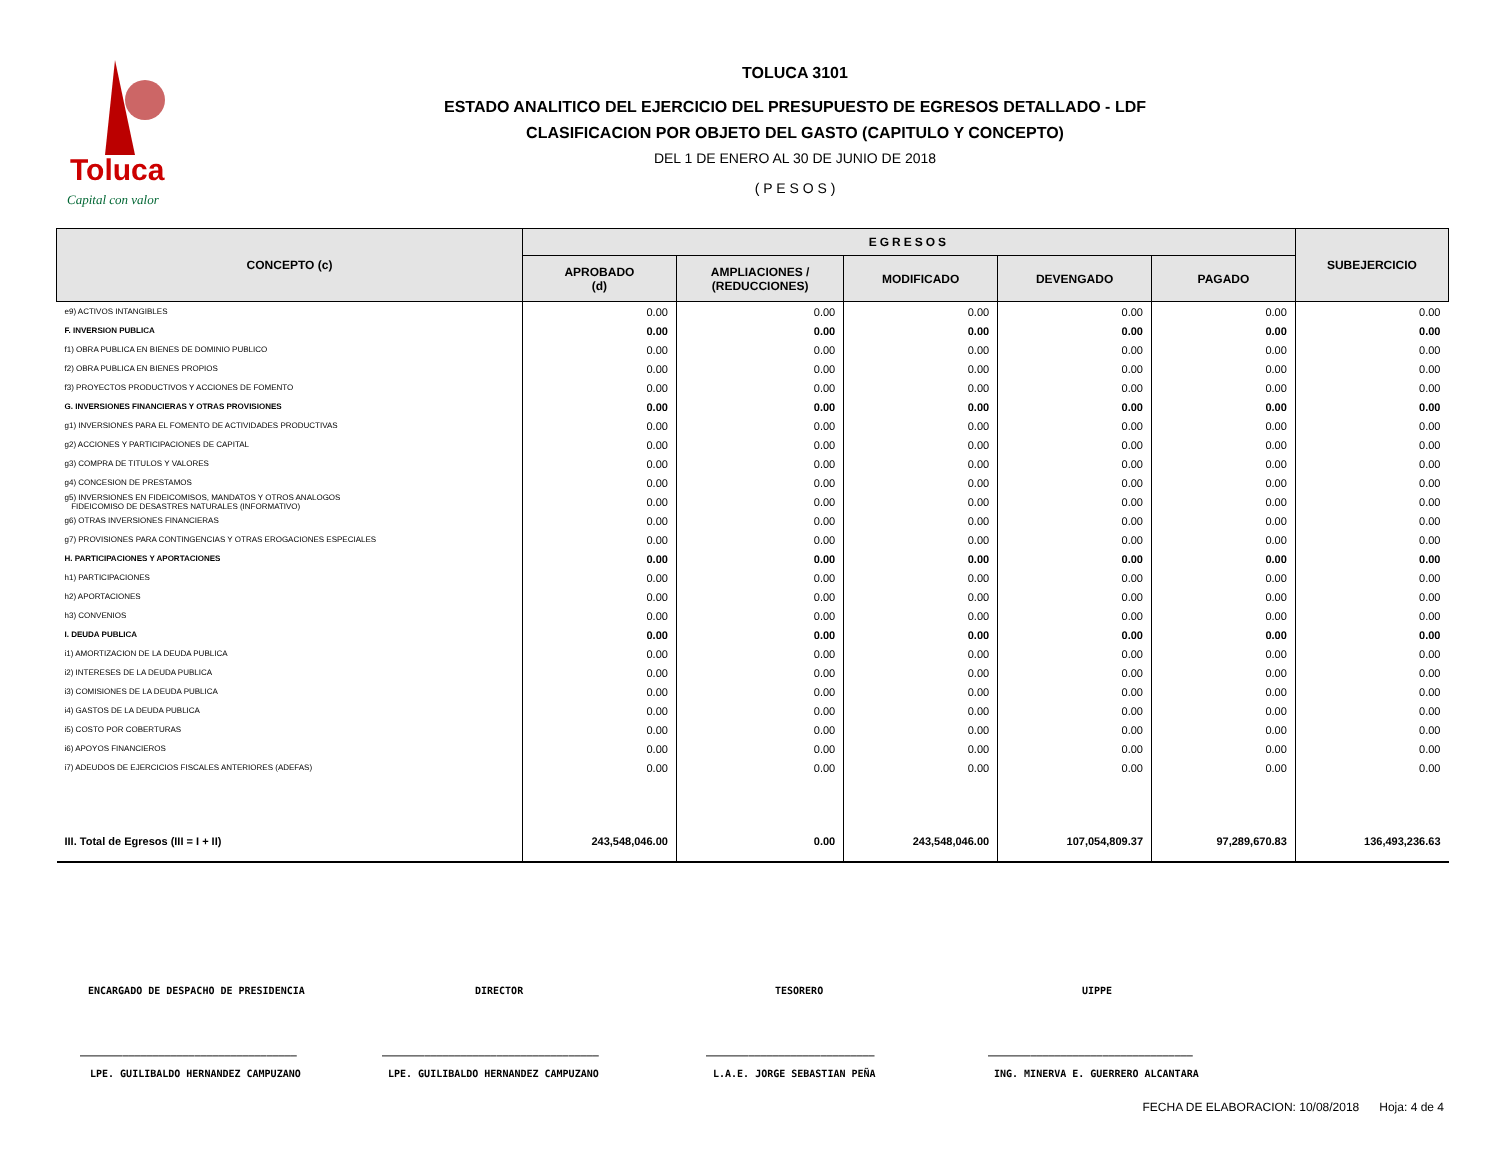Toluca
Capital con valor
TOLUCA 3101
ESTADO ANALITICO DEL EJERCICIO DEL PRESUPUESTO DE EGRESOS DETALLADO - LDF
CLASIFICACION POR OBJETO DEL GASTO (CAPITULO Y CONCEPTO)
DEL 1 DE ENERO AL 30 DE JUNIO DE 2018
( P E S O S )
| CONCEPTO (c) | EGRESOS | | | | | SUBEJERCICIO |
| --- | --- | --- | --- | --- | --- | --- |
| | APROBADO (d) | AMPLIACIONES / (REDUCCIONES) | MODIFICADO | DEVENGADO | PAGADO | |
| e9) ACTIVOS INTANGIBLES | 0.00 | 0.00 | 0.00 | 0.00 | 0.00 | 0.00 |
| F. INVERSION PUBLICA | 0.00 | 0.00 | 0.00 | 0.00 | 0.00 | 0.00 |
| f1) OBRA PUBLICA EN BIENES DE DOMINIO PUBLICO | 0.00 | 0.00 | 0.00 | 0.00 | 0.00 | 0.00 |
| f2) OBRA PUBLICA EN BIENES PROPIOS | 0.00 | 0.00 | 0.00 | 0.00 | 0.00 | 0.00 |
| f3) PROYECTOS PRODUCTIVOS Y ACCIONES DE FOMENTO | 0.00 | 0.00 | 0.00 | 0.00 | 0.00 | 0.00 |
| G. INVERSIONES FINANCIERAS Y OTRAS PROVISIONES | 0.00 | 0.00 | 0.00 | 0.00 | 0.00 | 0.00 |
| g1) INVERSIONES PARA EL FOMENTO DE ACTIVIDADES PRODUCTIVAS | 0.00 | 0.00 | 0.00 | 0.00 | 0.00 | 0.00 |
| g2) ACCIONES Y PARTICIPACIONES DE CAPITAL | 0.00 | 0.00 | 0.00 | 0.00 | 0.00 | 0.00 |
| g3) COMPRA DE TITULOS Y VALORES | 0.00 | 0.00 | 0.00 | 0.00 | 0.00 | 0.00 |
| g4) CONCESION DE PRESTAMOS | 0.00 | 0.00 | 0.00 | 0.00 | 0.00 | 0.00 |
| g5) INVERSIONES EN FIDEICOMISOS, MANDATOS Y OTROS ANALOGOS FIDEICOMISO DE DESASTRES NATURALES (INFORMATIVO) | 0.00 | 0.00 | 0.00 | 0.00 | 0.00 | 0.00 |
| g6) OTRAS INVERSIONES FINANCIERAS | 0.00 | 0.00 | 0.00 | 0.00 | 0.00 | 0.00 |
| g7) PROVISIONES PARA CONTINGENCIAS Y OTRAS EROGACIONES ESPECIALES | 0.00 | 0.00 | 0.00 | 0.00 | 0.00 | 0.00 |
| H. PARTICIPACIONES Y APORTACIONES | 0.00 | 0.00 | 0.00 | 0.00 | 0.00 | 0.00 |
| h1) PARTICIPACIONES | 0.00 | 0.00 | 0.00 | 0.00 | 0.00 | 0.00 |
| h2) APORTACIONES | 0.00 | 0.00 | 0.00 | 0.00 | 0.00 | 0.00 |
| h3) CONVENIOS | 0.00 | 0.00 | 0.00 | 0.00 | 0.00 | 0.00 |
| I. DEUDA PUBLICA | 0.00 | 0.00 | 0.00 | 0.00 | 0.00 | 0.00 |
| i1) AMORTIZACION DE LA DEUDA PUBLICA | 0.00 | 0.00 | 0.00 | 0.00 | 0.00 | 0.00 |
| i2) INTERESES DE LA DEUDA PUBLICA | 0.00 | 0.00 | 0.00 | 0.00 | 0.00 | 0.00 |
| i3) COMISIONES DE LA DEUDA PUBLICA | 0.00 | 0.00 | 0.00 | 0.00 | 0.00 | 0.00 |
| i4) GASTOS DE LA DEUDA PUBLICA | 0.00 | 0.00 | 0.00 | 0.00 | 0.00 | 0.00 |
| i5) COSTO POR COBERTURAS | 0.00 | 0.00 | 0.00 | 0.00 | 0.00 | 0.00 |
| i6) APOYOS FINANCIEROS | 0.00 | 0.00 | 0.00 | 0.00 | 0.00 | 0.00 |
| i7) ADEUDOS DE EJERCICIOS FISCALES ANTERIORES (ADEFAS) | 0.00 | 0.00 | 0.00 | 0.00 | 0.00 | 0.00 |
| III. Total de Egresos (III = I + II) | 243,548,046.00 | 0.00 | 243,548,046.00 | 107,054,809.37 | 97,289,670.83 | 136,493,236.63 |
ENCARGADO DE DESPACHO DE PRESIDENCIA DIRECTOR TESORERO UIPPE
____________________________________ ____________________________________ ____________________________ __________________________________
LPE. GUILIBALDO HERNANDEZ CAMPUZANO LPE. GUILIBALDO HERNANDEZ CAMPUZANO L.A.E. JORGE SEBASTIAN PEÑA ING. MINERVA E. GUERRERO ALCANTARA
FECHA DE ELABORACION: 10/08/2018 Hoja: 4 de 4